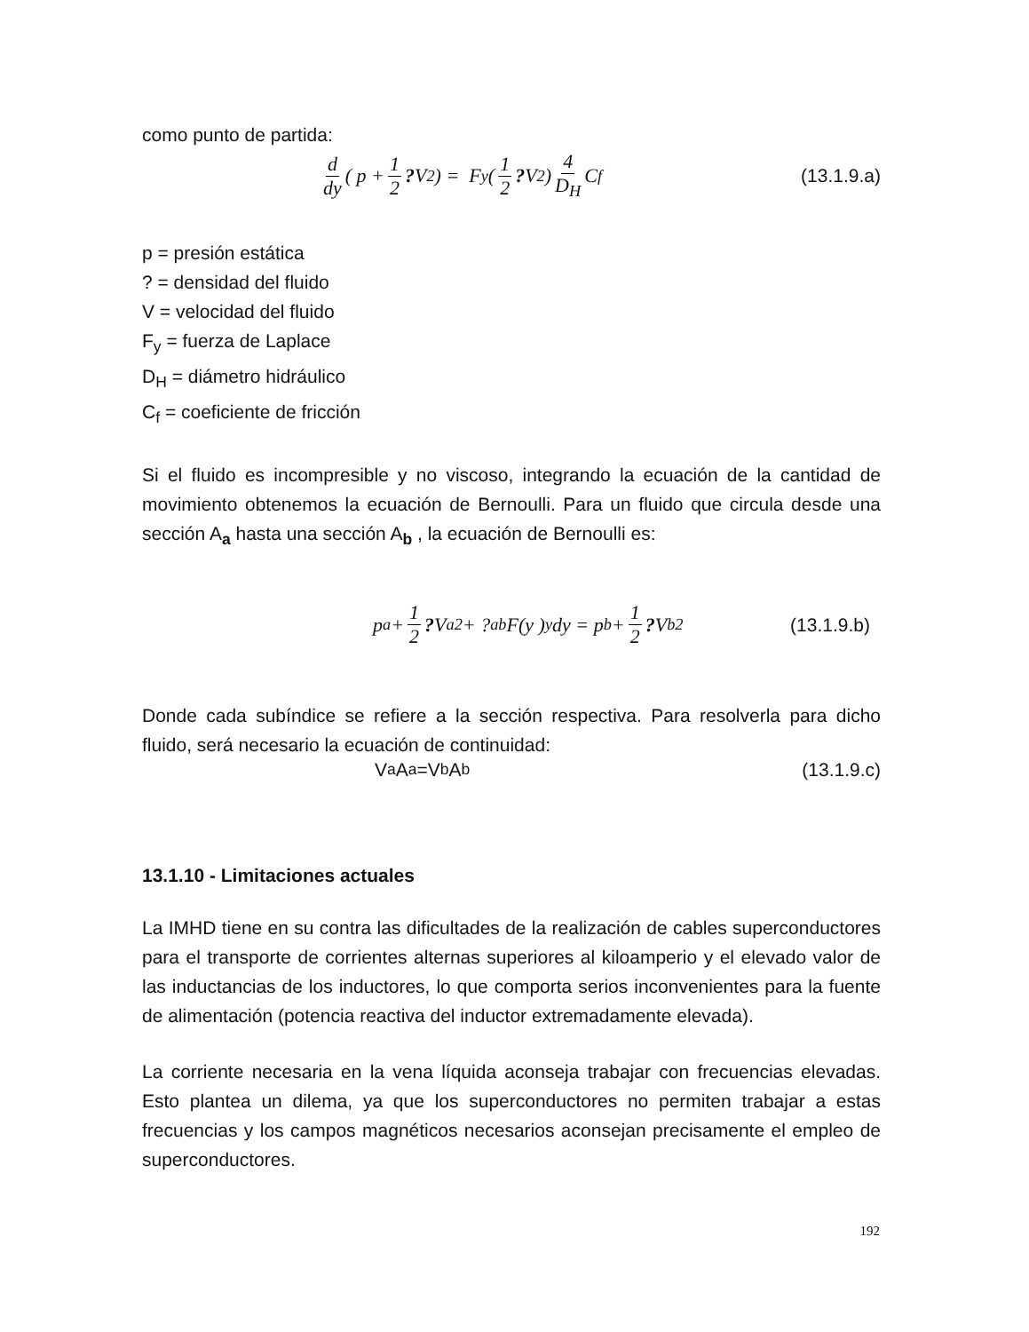como punto de partida:
d dy ( p + 1 2? V<sup>2</sup> ) = F<sub>y</sub> ( 1 2? V<sup>2</sup> ) 4 D<sub>H</sub> C<sub>f</sub> (13.1.9.a)
p = presión estática
? = densidad del fluido
V = velocidad del fluido
F<sub>y</sub> = fuerza de Laplace
D<sub>H</sub> = diámetro hidráulico
C<sub>f</sub> = coeficiente de fricción
Si el fluido es incompresible y no viscoso, integrando la ecuación de la cantidad de movimiento obtenemos la ecuación de Bernoulli. Para un fluido que circula desde una sección A<sub>a</sub> hasta una sección A<sub>b</sub> , la ecuación de Bernoulli es:
p<sub>a</sub> + 1 2? V<sub>a</sub><sup>2</sup> + ?<sub>a</sub><sup>b</sup> F(y )<sub>y</sub> dy = p<sub>b</sub> + 1 2? V<sub>b</sub><sup>2</sup> (13.1.9.b)
Donde cada subíndice se refiere a la sección respectiva. Para resolverla para dicho fluido, será necesario la ecuación de continuidad:
V<sub>a</sub> A<sub>a</sub> =V<sub>b</sub> A<sub>b</sub> (13.1.9.c)
13.1.10 - Limitaciones actuales
La IMHD tiene en su contra las dificultades de la realización de cables superconductores para el transporte de corrientes alternas superiores al kiloamperio y el elevado valor de las inductancias de los inductores, lo que comporta serios inconvenientes para la fuente de alimentación (potencia reactiva del inductor extremadamente elevada).
La corriente necesaria en la vena líquida aconseja trabajar con frecuencias elevadas. Esto plantea un dilema, ya que los superconductores no permiten trabajar a estas frecuencias y los campos magnéticos necesarios aconsejan precisamente el empleo de superconductores.
192